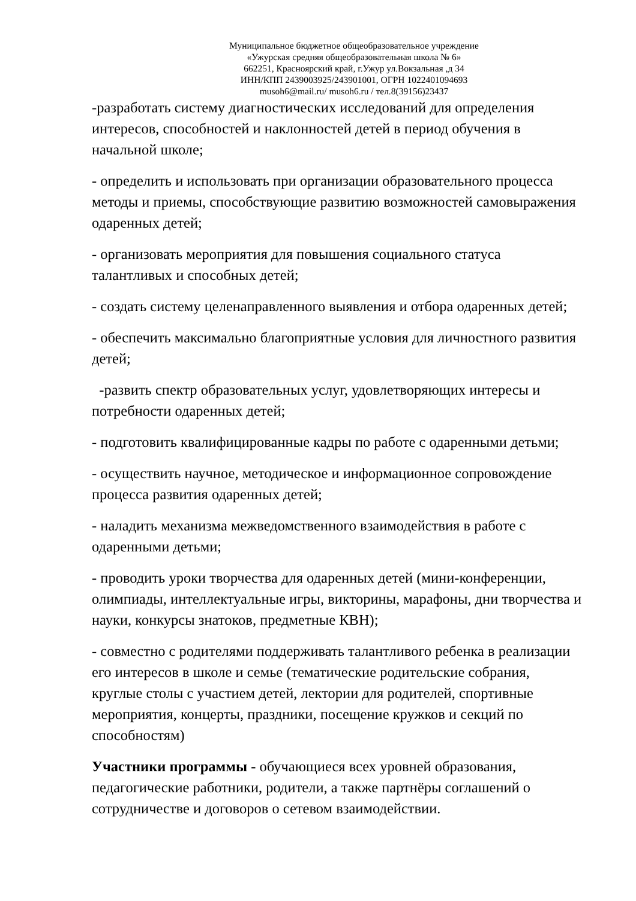Муниципальное бюджетное общеобразовательное учреждение
«Ужурская средняя общеобразовательная школа № 6»
662251, Красноярский край, г.Ужур ул.Вокзальная ,д 34
ИНН/КПП 2439003925/243901001, ОГРН 1022401094693
musoh6@mail.ru/ musoh6.ru / тел.8(39156)23437
-разработать систему диагностических исследований для определения интересов, способностей и наклонностей детей в период обучения в начальной школе;
- определить и использовать при организации образовательного процесса методы и приемы, способствующие развитию возможностей самовыражения одаренных детей;
- организовать мероприятия для повышения социального статуса талантливых и способных детей;
- создать систему целенаправленного выявления и отбора одаренных детей;
- обеспечить максимально благоприятные условия для личностного развития детей;
-развить спектр образовательных услуг, удовлетворяющих интересы и потребности одаренных детей;
- подготовить квалифицированные кадры по работе с одаренными детьми;
- осуществить научное, методическое и информационное сопровождение процесса развития одаренных детей;
- наладить механизма межведомственного взаимодействия в работе с одаренными детьми;
- проводить уроки творчества для одаренных детей (мини-конференции, олимпиады, интеллектуальные игры, викторины, марафоны, дни творчества и науки, конкурсы знатоков, предметные КВН);
- совместно с родителями поддерживать талантливого ребенка в реализации его интересов в школе и семье (тематические родительские собрания, круглые столы с участием детей, лектории для родителей, спортивные мероприятия, концерты, праздники, посещение кружков и секций по способностям)
Участники программы - обучающиеся всех уровней образования, педагогические работники, родители, а также партнёры соглашений о сотрудничестве и договоров о сетевом взаимодействии.